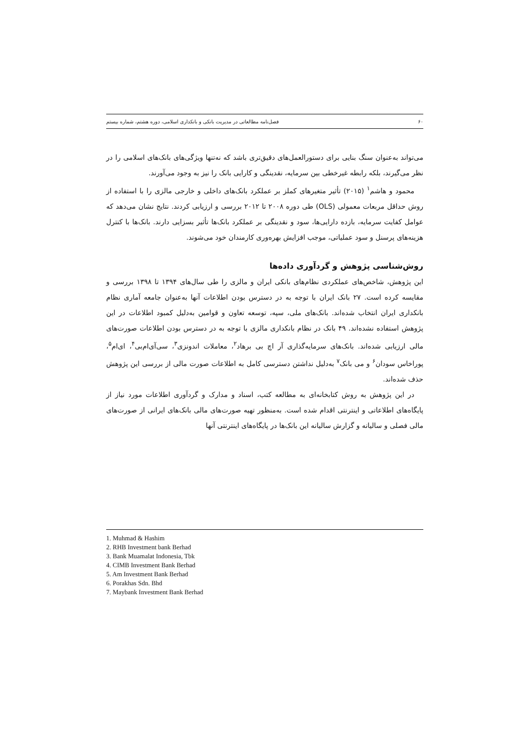۶۰ فصل‌نامه مطالعاتی در مدیریت بانکی و بانکداری اسلامی، دوره هشتم، شماره بیستم
می‌تواند به‌عنوان سنگ بنایی برای دستورالعمل‌های دقیق‌تری باشد که نه‌تنها ویژگی‌های بانک‌های اسلامی را در نظر می‌گیرند، بلکه رابطه غیرخطی بین سرمایه، نقدینگی و کارایی بانک را نیز به وجود می‌آورند.
محمود و هاشم<sup>۱</sup> (۲۰۱۵) تأثیر متغیرهای کملز بر عملکرد بانک‌های داخلی و خارجی مالزی را با استفاده از روش حداقل مربعات معمولی (OLS) طی دوره ۲۰۰۸ تا ۲۰۱۲ بررسی و ارزیابی کردند. نتایج نشان می‌دهد که عوامل کفایت سرمایه، بازده دارایی‌ها، سود و نقدینگی بر عملکرد بانک‌ها تأثیر بسزایی دارند. بانک‌ها با کنترل هزینه‌های پرسنل و سود عملیاتی، موجب افزایش بهره‌وری کارمندان خود می‌شوند.
روش‌شناسی پژوهش و گردآوری داده‌ها
این پژوهش، شاخص‌های عملکردی نظام‌های بانکی ایران و مالزی را طی سال‌های ۱۳۹۴ تا ۱۳۹۸ بررسی و مقایسه کرده است. ۲۷ بانک ایران با توجه به در دسترس بودن اطلاعات آنها به‌عنوان جامعه آماری نظام بانکداری ایران انتخاب شده‌اند. بانک‌های ملی، سپه، توسعه تعاون و قوامین به‌دلیل کمبود اطلاعات در این پژوهش استفاده نشده‌اند. ۴۹ بانک در نظام بانکداری مالزی با توجه به در دسترس بودن اطلاعات صورت‌های مالی ارزیابی شده‌اند. بانک‌های سرمایه‌گذاری آر اچ بی برهاد<sup>۲</sup>، معاملات اندونزی<sup>۳</sup>، سی‌آی‌ام‌بی<sup>۴</sup>، ای‌ام<sup>۵</sup>، پوراخاس سودان<sup>۶</sup> و می بانک<sup>۷</sup> به‌دلیل نداشتن دسترسی کامل به اطلاعات صورت مالی از بررسی این پژوهش حذف شده‌اند.
در این پژوهش به روش کتابخانه‌ای به مطالعه کتب، اسناد و مدارک و گردآوری اطلاعات مورد نیاز از پایگاه‌های اطلاعاتی و اینترنتی اقدام شده است. به‌منظور تهیه صورت‌های مالی بانک‌های ایرانی از صورت‌های مالی فصلی و سالیانه و گزارش سالیانه این بانک‌ها در پایگاه‌های اینترنتی آنها
1. Muhmad & Hashim
2. RHB Investment bank Berhad
3. Bank Muamalat Indonesia, Tbk
4. CIMB Investment Bank Berhad
5. Am Investment Bank Berhad
6. Porakhas Sdn. Bhd
7. Maybank Investment Bank Berhad